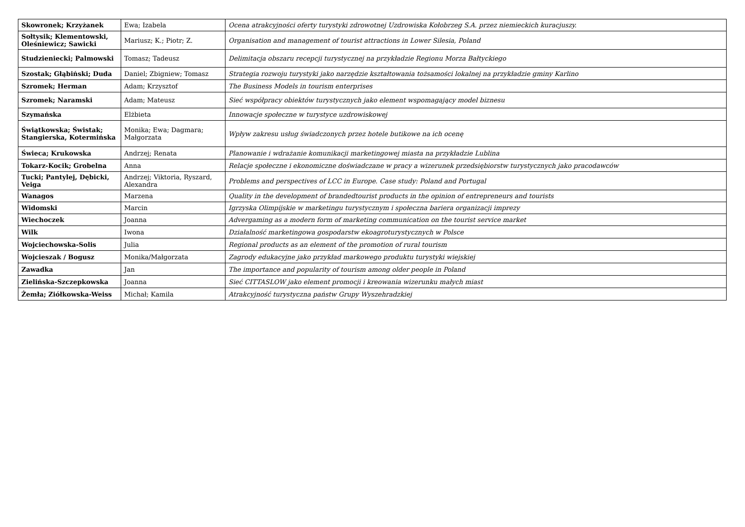| Skowronek; Krzyżanek | Ewa; Izabela | Ocena atrakcyjności oferty turystyki zdrowotnej Uzdrowiska Kołobrzeg S.A. przez niemieckich kuracjuszy. |
| Sołtysik; Klementowski, Oleśniewicz; Sawicki | Mariusz; K.; Piotr; Z. | Organisation and management of tourist attractions in Lower Silesia, Poland |
| Studzieniecki; Palmowski | Tomasz; Tadeusz | Delimitacja obszaru recepcji turystycznej na przykładzie Regionu Morza Bałtyckiego |
| Szostak; Głąbiński; Duda | Daniel; Zbigniew; Tomasz | Strategia rozwoju turystyki jako narzędzie kształtowania tożsamości lokalnej na przykładzie gminy Karlino |
| Szromek; Herman | Adam; Krzysztof | The Business Models in tourism enterprises |
| Szromek; Naramski | Adam; Mateusz | Sieć współpracy obiektów turystycznych jako element wspomagający model biznesu |
| Szymańska | Elżbieta | Innowacje społeczne w turystyce uzdrowiskowej |
| Świątkowska; Świstak; Stangierska, Kotermińska | Monika; Ewa; Dagmara; Małgorzata | Wpływ zakresu usług świadczonych przez hotele butikowe na ich ocenę |
| Świeca; Krukowska | Andrzej; Renata | Planowanie i wdrażanie komunikacji marketingowej miasta na przykładzie Lublina |
| Tokarz-Kocik; Grobelna | Anna | Relacje społeczne i ekonomiczne doświadczane w pracy a wizerunek przedsiębiorstw turystycznych jako pracodawców |
| Tucki; Pantylej, Dębicki, Veiga | Andrzej; Viktoria, Ryszard, Alexandra | Problems and perspectives of LCC in Europe. Case study: Poland and Portugal |
| Wanagos | Marzena | Quality in the development of brandedtourist products in the opinion of entrepreneurs and tourists |
| Widomski | Marcin | Igrzyska Olimpijskie w marketingu turystycznym i społeczna bariera organizacji imprezy |
| Wiechoczek | Joanna | Advergaming as a modern form of marketing communication on the tourist service market |
| Wilk | Iwona | Działalność marketingowa gospodarstw ekoagroturystycznych w Polsce |
| Wojciechowska-Solis | Julia | Regional products as an element of the promotion of rural tourism |
| Wojcieszak / Bogusz | Monika/Małgorzata | Zagrody edukacyjne jako przykład markowego produktu turystyki wiejskiej |
| Zawadka | Jan | The importance and popularity of tourism among older people in Poland |
| Zielińska-Szczepkowska | Joanna | Sieć CITTASLOW jako element promocji i kreowania wizerunku małych miast |
| Żemła; Ziółkowska-Weiss | Michał; Kamila | Atrakcyjność turystyczna państw Grupy Wyszehradzkiej |